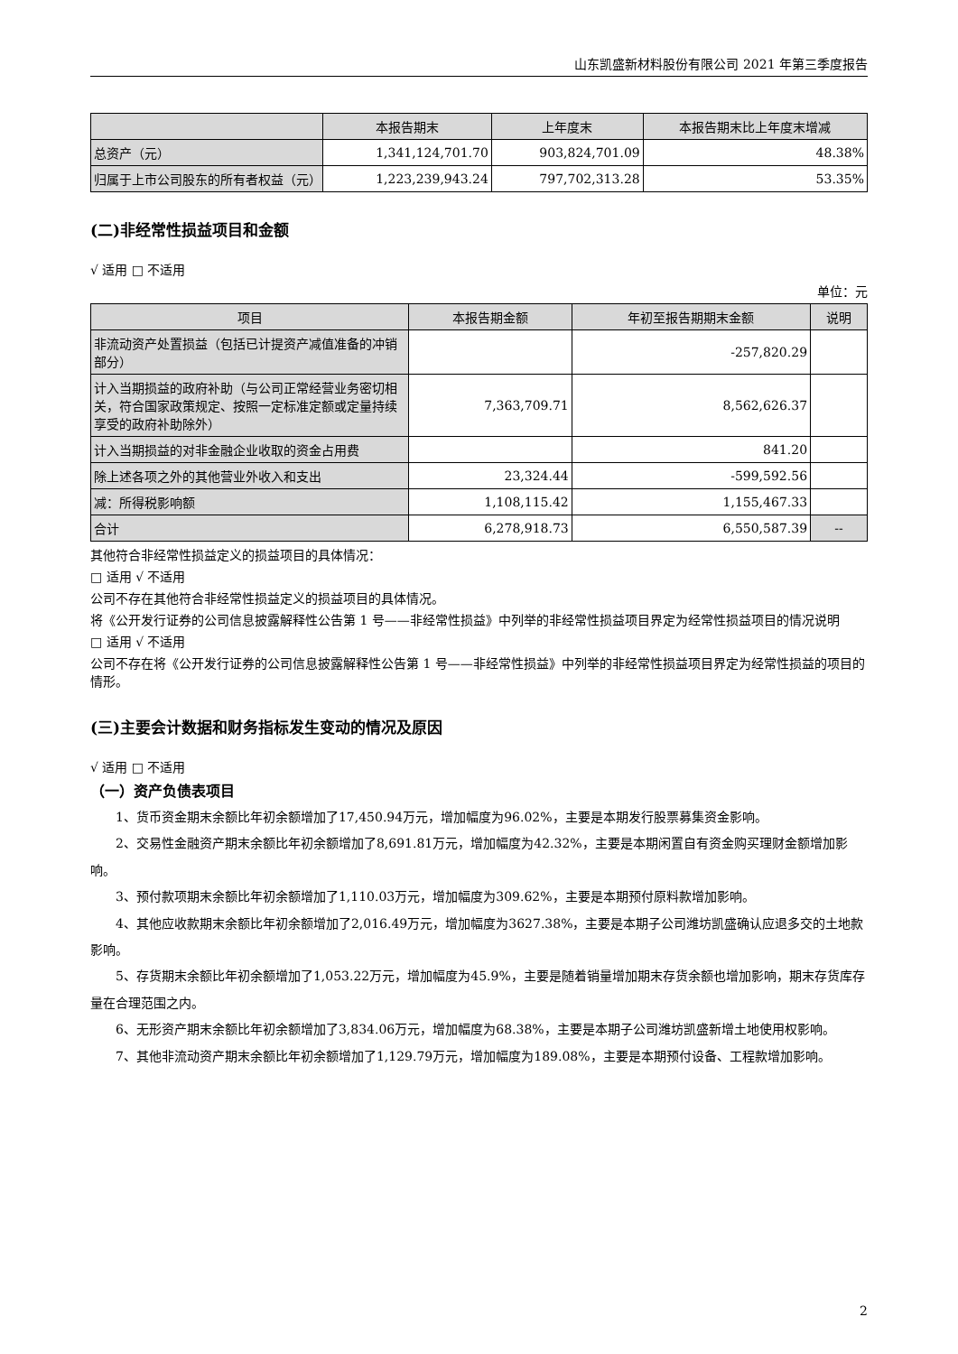山东凯盛新材料股份有限公司 2021 年第三季度报告
| | 本报告期末 | 上年度末 | 本报告期末比上年度末增减 |
| --- | --- | --- | --- |
| 总资产（元） | 1,341,124,701.70 | 903,824,701.09 | 48.38% |
| 归属于上市公司股东的所有者权益（元） | 1,223,239,943.24 | 797,702,313.28 | 53.35% |
(二)非经常性损益项目和金额
√ 适用 □ 不适用
单位：元
| 项目 | 本报告期金额 | 年初至报告期期末金额 | 说明 |
| --- | --- | --- | --- |
| 非流动资产处置损益（包括已计提资产减值准备的冲销部分） | | -257,820.29 | |
| 计入当期损益的政府补助（与公司正常经营业务密切相关，符合国家政策规定、按照一定标准定额或定量持续享受的政府补助除外） | 7,363,709.71 | 8,562,626.37 | |
| 计入当期损益的对非金融企业收取的资金占用费 | | 841.20 | |
| 除上述各项之外的其他营业外收入和支出 | 23,324.44 | -599,592.56 | |
| 减：所得税影响额 | 1,108,115.42 | 1,155,467.33 | |
| 合计 | 6,278,918.73 | 6,550,587.39 | -- |
其他符合非经常性损益定义的损益项目的具体情况：
□ 适用 √ 不适用
公司不存在其他符合非经常性损益定义的损益项目的具体情况。
将《公开发行证券的公司信息披露解释性公告第 1 号——非经常性损益》中列举的非经常性损益项目界定为经常性损益项目的情况说明
□ 适用 √ 不适用
公司不存在将《公开发行证券的公司信息披露解释性公告第 1 号——非经常性损益》中列举的非经常性损益项目界定为经常性损益的项目的情形。
(三)主要会计数据和财务指标发生变动的情况及原因
√ 适用 □ 不适用
（一）资产负债表项目
1、货币资金期末余额比年初余额增加了17,450.94万元，增加幅度为96.02%，主要是本期发行股票募集资金影响。
2、交易性金融资产期末余额比年初余额增加了8,691.81万元，增加幅度为42.32%，主要是本期闲置自有资金购买理财金额增加影响。
3、预付款项期末余额比年初余额增加了1,110.03万元，增加幅度为309.62%，主要是本期预付原料款增加影响。
4、其他应收款期末余额比年初余额增加了2,016.49万元，增加幅度为3627.38%，主要是本期子公司潍坊凯盛确认应退多交的土地款影响。
5、存货期末余额比年初余额增加了1,053.22万元，增加幅度为45.9%，主要是随着销量增加期末存货余额也增加影响，期末存货库存量在合理范围之内。
6、无形资产期末余额比年初余额增加了3,834.06万元，增加幅度为68.38%，主要是本期子公司潍坊凯盛新增土地使用权影响。
7、其他非流动资产期末余额比年初余额增加了1,129.79万元，增加幅度为189.08%，主要是本期预付设备、工程款增加影响。
2